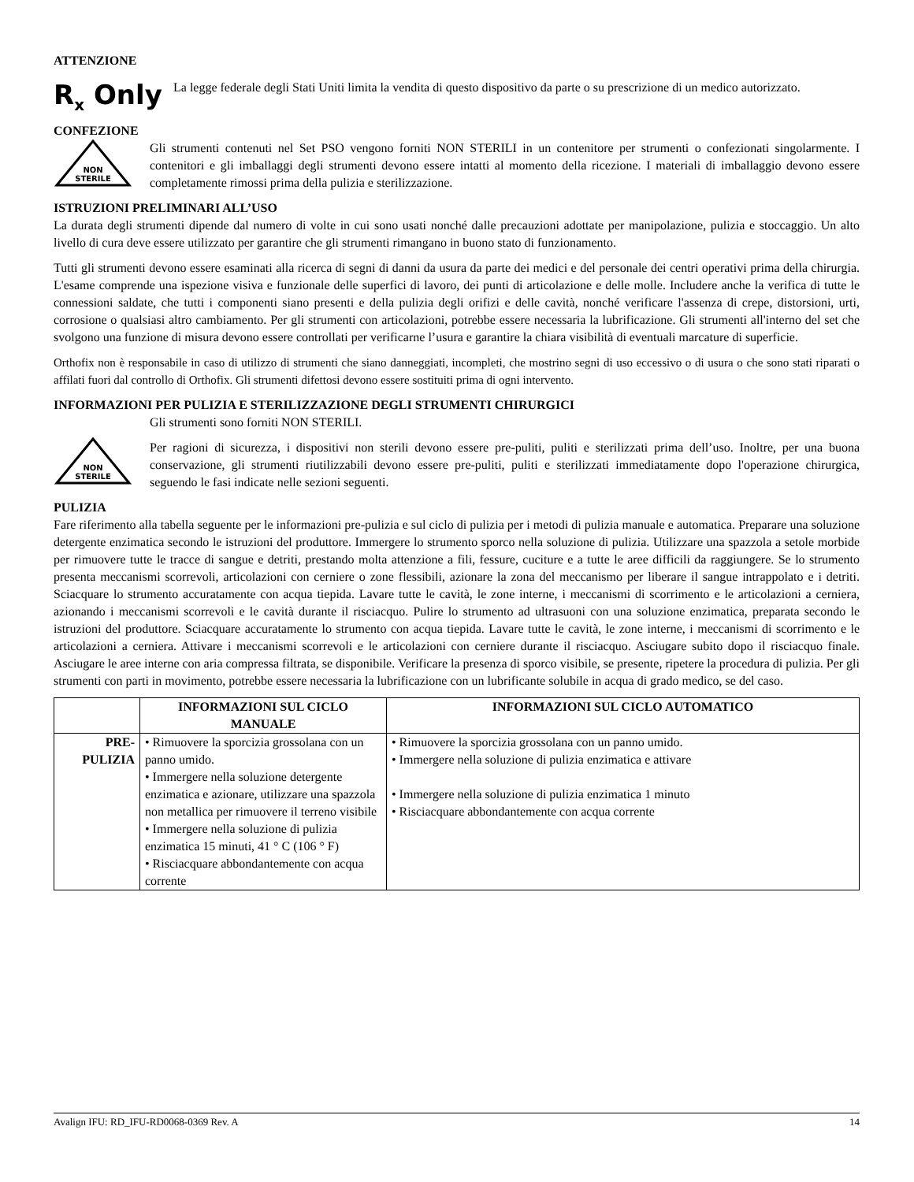ATTENZIONE
R<sub>x</sub> Only
La legge federale degli Stati Uniti limita la vendita di questo dispositivo da parte o su prescrizione di un medico autorizzato.
CONFEZIONE
NON
STERILE
Gli strumenti contenuti nel Set PSO vengono forniti NON STERILI in un contenitore per strumenti o confezionati singolarmente. I contenitori e gli imballaggi degli strumenti devono essere intatti al momento della ricezione. I materiali di imballaggio devono essere completamente rimossi prima della pulizia e sterilizzazione.
ISTRUZIONI PRELIMINARI ALL’USO
La durata degli strumenti dipende dal numero di volte in cui sono usati nonché dalle precauzioni adottate per manipolazione, pulizia e stoccaggio. Un alto livello di cura deve essere utilizzato per garantire che gli strumenti rimangano in buono stato di funzionamento.
Tutti gli strumenti devono essere esaminati alla ricerca di segni di danni da usura da parte dei medici e del personale dei centri operativi prima della chirurgia. L'esame comprende una ispezione visiva e funzionale delle superfici di lavoro, dei punti di articolazione e delle molle. Includere anche la verifica di tutte le connessioni saldate, che tutti i componenti siano presenti e della pulizia degli orifizi e delle cavità, nonché verificare l'assenza di crepe, distorsioni, urti, corrosione o qualsiasi altro cambiamento. Per gli strumenti con articolazioni, potrebbe essere necessaria la lubrificazione. Gli strumenti all'interno del set che svolgono una funzione di misura devono essere controllati per verificarne l’usura e garantire la chiara visibilità di eventuali marcature di superficie.
Orthofix non è responsabile in caso di utilizzo di strumenti che siano danneggiati, incompleti, che mostrino segni di uso eccessivo o di usura o che sono stati riparati o affilati fuori dal controllo di Orthofix. Gli strumenti difettosi devono essere sostituiti prima di ogni intervento.
INFORMAZIONI PER PULIZIA E STERILIZZAZIONE DEGLI STRUMENTI CHIRURGICI
NON
STERILE
Gli strumenti sono forniti NON STERILI.
Per ragioni di sicurezza, i dispositivi non sterili devono essere pre-puliti, puliti e sterilizzati prima dell’uso. Inoltre, per una buona conservazione, gli strumenti riutilizzabili devono essere pre-puliti, puliti e sterilizzati immediatamente dopo l'operazione chirurgica, seguendo le fasi indicate nelle sezioni seguenti.
PULIZIA
Fare riferimento alla tabella seguente per le informazioni pre-pulizia e sul ciclo di pulizia per i metodi di pulizia manuale e automatica. Preparare una soluzione detergente enzimatica secondo le istruzioni del produttore. Immergere lo strumento sporco nella soluzione di pulizia. Utilizzare una spazzola a setole morbide per rimuovere tutte le tracce di sangue e detriti, prestando molta attenzione a fili, fessure, cuciture e a tutte le aree difficili da raggiungere. Se lo strumento presenta meccanismi scorrevoli, articolazioni con cerniere o zone flessibili, azionare la zona del meccanismo per liberare il sangue intrappolato e i detriti. Sciacquare lo strumento accuratamente con acqua tiepida. Lavare tutte le cavità, le zone interne, i meccanismi di scorrimento e le articolazioni a cerniera, azionando i meccanismi scorrevoli e le cavità durante il risciacquo. Pulire lo strumento ad ultrasuoni con una soluzione enzimatica, preparata secondo le istruzioni del produttore. Sciacquare accuratamente lo strumento con acqua tiepida. Lavare tutte le cavità, le zone interne, i meccanismi di scorrimento e le articolazioni a cerniera. Attivare i meccanismi scorrevoli e le articolazioni con cerniere durante il risciacquo. Asciugare subito dopo il risciacquo finale. Asciugare le aree interne con aria compressa filtrata, se disponibile. Verificare la presenza di sporco visibile, se presente, ripetere la procedura di pulizia. Per gli strumenti con parti in movimento, potrebbe essere necessaria la lubrificazione con un lubrificante solubile in acqua di grado medico, se del caso.
| | INFORMAZIONI SUL CICLO MANUALE | INFORMAZIONI SUL CICLO AUTOMATICO |
| --- | --- | --- |
| PRE- PULIZIA | • Rimuovere la sporcizia grossolana con un panno umido. • Immergere nella soluzione detergente enzimatica e azionare, utilizzare una spazzola non metallica per rimuovere il terreno visibile • Immergere nella soluzione di pulizia enzimatica 15 minuti, 41 ° C (106 ° F) • Risciacquare abbondantemente con acqua corrente | • Rimuovere la sporcizia grossolana con un panno umido. • Immergere nella soluzione di pulizia enzimatica e attivare • Immergere nella soluzione di pulizia enzimatica 1 minuto • Risciacquare abbondantemente con acqua corrente |
Avalign IFU: RD_IFU-RD0068-0369 Rev. A 14